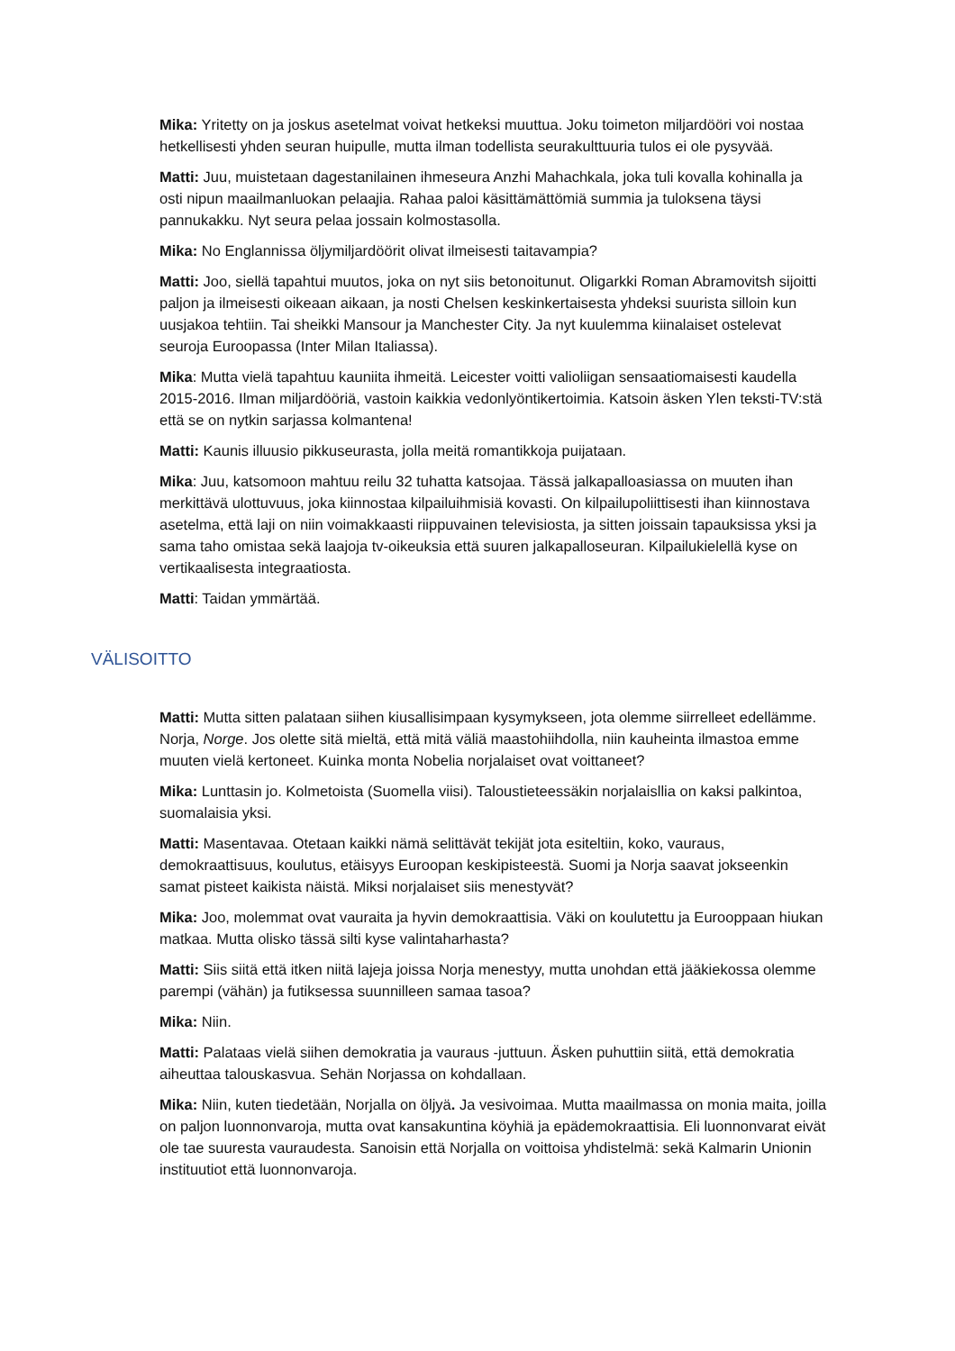Mika: Yritetty on ja joskus asetelmat voivat hetkeksi muuttua. Joku toimeton miljardööri voi nostaa hetkellisesti yhden seuran huipulle, mutta ilman todellista seurakulttuuria tulos ei ole pysyvää.
Matti: Juu, muistetaan dagestanilainen ihmeseura Anzhi Mahachkala, joka tuli kovalla kohinalla ja osti nipun maailmanluokan pelaajia. Rahaa paloi käsittämättömiä summia ja tuloksena täysi pannukakku. Nyt seura pelaa jossain kolmostasolla.
Mika: No Englannissa öljymiljardöörit olivat ilmeisesti taitavampia?
Matti: Joo, siellä tapahtui muutos, joka on nyt siis betonoitunut. Oligarkki Roman Abramovitsh sijoitti paljon ja ilmeisesti oikeaan aikaan, ja nosti Chelsen keskinkertaisesta yhdeksi suurista silloin kun uusjakoa tehtiin. Tai sheikki Mansour ja Manchester City. Ja nyt kuulemma kiinalaiset ostelevat seuroja Euroopassa (Inter Milan Italiassa).
Mika: Mutta vielä tapahtuu kauniita ihmeitä. Leicester voitti valioliigan sensaatiomaisesti kaudella 2015-2016. Ilman miljardööriä, vastoin kaikkia vedonlyöntikertoimia. Katsoin äsken Ylen teksti-TV:stä että se on nytkin sarjassa kolmantena!
Matti: Kaunis illuusio pikkuseurasta, jolla meitä romantikkoja puijataan.
Mika: Juu, katsomoon mahtuu reilu 32 tuhatta katsojaa. Tässä jalkapalloasiassa on muuten ihan merkittävä ulottuvuus, joka kiinnostaa kilpailuihmisiä kovasti. On kilpailupoliittisesti ihan kiinnostava asetelma, että laji on niin voimakkaasti riippuvainen televisiosta, ja sitten joissain tapauksissa yksi ja sama taho omistaa sekä laajoja tv-oikeuksia että suuren jalkapalloseuran. Kilpailukielellä kyse on vertikaalisesta integraatiosta.
Matti: Taidan ymmärtää.
VÄLISOITTO
Matti: Mutta sitten palataan siihen kiusallisimpaan kysymykseen, jota olemme siirrelleet edellämme. Norja, Norge. Jos olette sitä mieltä, että mitä väliä maastohiihdolla, niin kauheinta ilmastoa emme muuten vielä kertoneet. Kuinka monta Nobelia norjalaiset ovat voittaneet?
Mika: Lunttasin jo. Kolmetoista (Suomella viisi). Taloustieteessäkin norjalaisllia on kaksi palkintoa, suomalaisia yksi.
Matti: Masentavaa. Otetaan kaikki nämä selittävät tekijät jota esiteltiin, koko, vauraus, demokraattisuus, koulutus, etäisyys Euroopan keskipisteestä. Suomi ja Norja saavat jokseenkin samat pisteet kaikista näistä. Miksi norjalaiset siis menestyvät?
Mika: Joo, molemmat ovat vauraita ja hyvin demokraattisia. Väki on koulutettu ja Eurooppaan hiukan matkaa. Mutta olisko tässä silti kyse valintaharhasta?
Matti: Siis siitä että itken niitä lajeja joissa Norja menestyy, mutta unohdan että jääkiekossa olemme parempi (vähän) ja futiksessa suunnilleen samaa tasoa?
Mika: Niin.
Matti: Palataas vielä siihen demokratia ja vauraus -juttuun. Äsken puhuttiin siitä, että demokratia aiheuttaa talouskasvua. Sehän Norjassa on kohdallaan.
Mika: Niin, kuten tiedetään, Norjalla on öljyä. Ja vesivoimaa. Mutta maailmassa on monia maita, joilla on paljon luonnonvaroja, mutta ovat kansakuntina köyhiä ja epädemokraattisia. Eli luonnonvarat eivät ole tae suuresta vauraudesta. Sanoisin että Norjalla on voittoisa yhdistelmä: sekä Kalmarin Unionin instituutiot että luonnonvaroja.